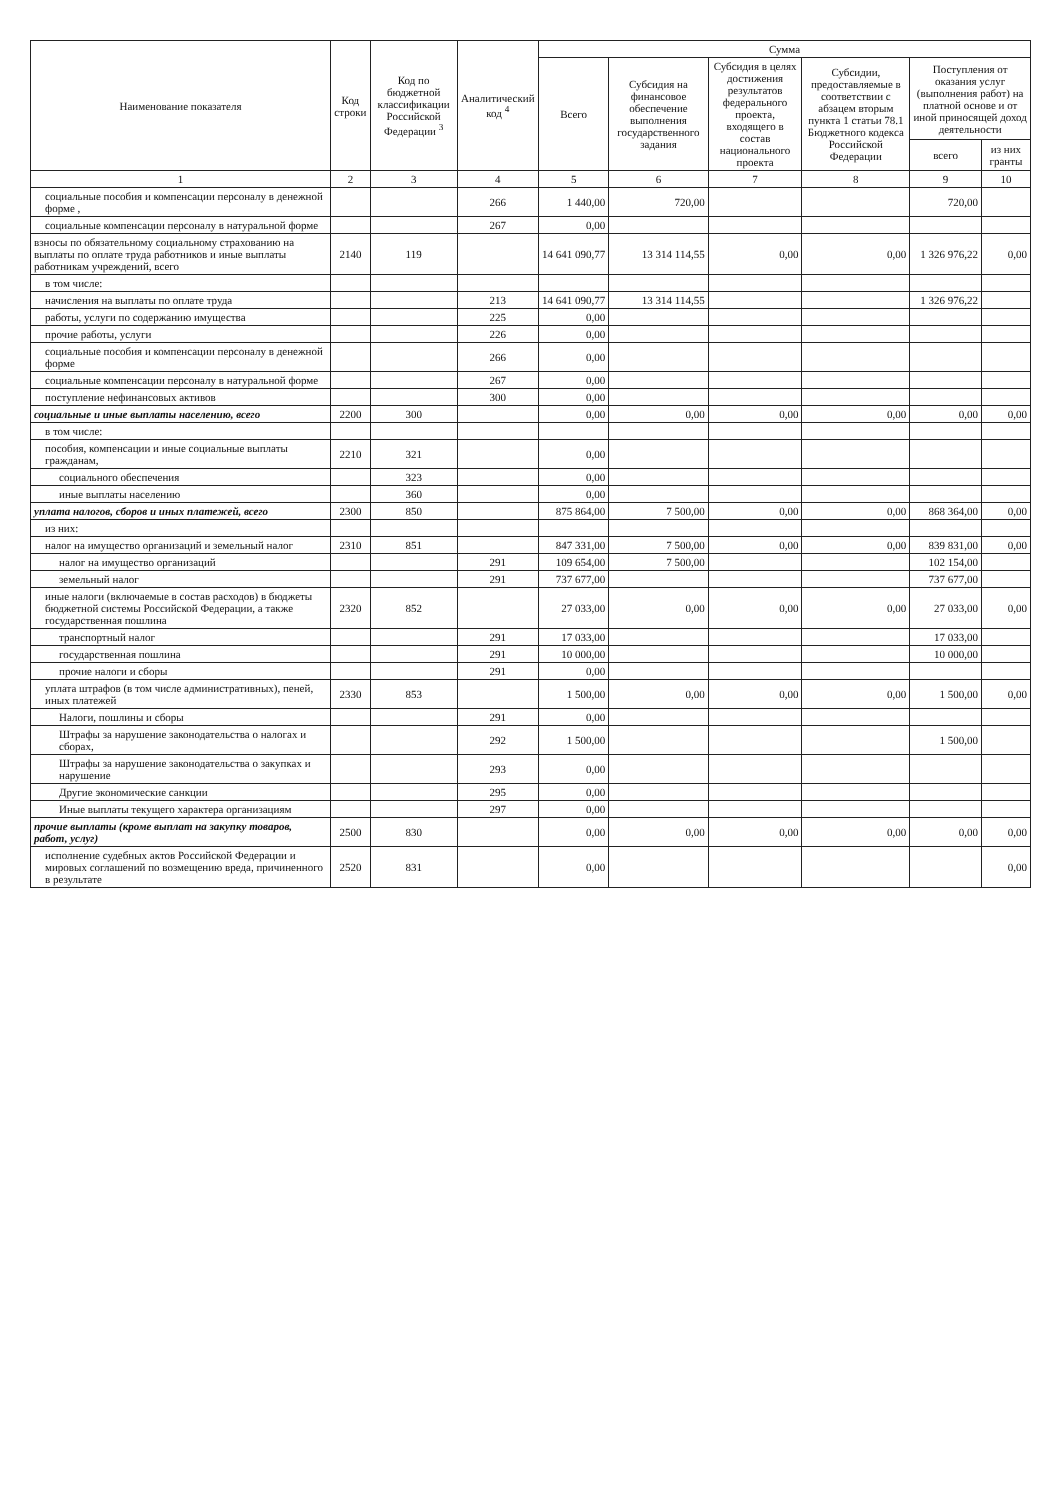| Наименование показателя | Код строки | Код по бюджетной классификации Российской Федерации <sup>3</sup> | Аналитический код <sup>4</sup> | Сумма | | | | | |
| --- | --- | --- | --- | --- | --- | --- | --- | --- | --- |
| | | | | Всего | Субсидия на финансовое обеспечение выполнения государственного задания | Субсидия в целях достижения результатов федерального проекта, входящего в состав национального проекта | Субсидии, предоставляемые в соответствии с абзацем вторым пункта 1 статьи 78.1 Бюджетного кодекса Российской Федерации | Поступления от оказания услуг (выполнения работ) на платной основе и от иной приносящей доход деятельности | |
| | | | | | | | | всего | из них гранты |
| 1 | 2 | 3 | 4 | 5 | 6 | 7 | 8 | 9 | 10 |
| социальные пособия и компенсации персоналу в денежной форме , | | | 266 | 1 440,00 | 720,00 | | | 720,00 | |
| социальные компенсации персоналу в натуральной форме | | | 267 | 0,00 | | | | | |
| взносы по обязательному социальному страхованию на выплаты по оплате труда работников и иные выплаты работникам учреждений, всего | 2140 | 119 | | 14 641 090,77 | 13 314 114,55 | 0,00 | 0,00 | 1 326 976,22 | 0,00 |
| в том числе: | | | | | | | | | |
| начисления на выплаты по оплате труда | | | 213 | 14 641 090,77 | 13 314 114,55 | | | 1 326 976,22 | |
| работы, услуги по содержанию имущества | | | 225 | 0,00 | | | | | |
| прочие работы, услуги | | | 226 | 0,00 | | | | | |
| социальные пособия и компенсации персоналу в денежной форме | | | 266 | 0,00 | | | | | |
| социальные компенсации персоналу в натуральной форме | | | 267 | 0,00 | | | | | |
| поступление нефинансовых активов | | | 300 | 0,00 | | | | | |
| социальные и иные выплаты населению, всего | 2200 | 300 | | 0,00 | 0,00 | 0,00 | 0,00 | 0,00 | 0,00 |
| в том числе: | | | | | | | | | |
| пособия, компенсации и иные социальные выплаты гражданам, | 2210 | 321 | | 0,00 | | | | | |
| социального обеспечения | | 323 | | 0,00 | | | | | |
| иные выплаты населению | | 360 | | 0,00 | | | | | |
| уплата налогов, сборов и иных платежей, всего | 2300 | 850 | | 875 864,00 | 7 500,00 | 0,00 | 0,00 | 868 364,00 | 0,00 |
| из них: | | | | | | | | | |
| налог на имущество организаций и земельный налог | 2310 | 851 | | 847 331,00 | 7 500,00 | 0,00 | 0,00 | 839 831,00 | 0,00 |
| налог на имущество организаций | | | 291 | 109 654,00 | 7 500,00 | | | 102 154,00 | |
| земельный налог | | | 291 | 737 677,00 | | | | 737 677,00 | |
| иные налоги (включаемые в состав расходов) в бюджеты бюджетной системы Российской Федерации, а также государственная пошлина | 2320 | 852 | | 27 033,00 | 0,00 | 0,00 | 0,00 | 27 033,00 | 0,00 |
| транспортный налог | | | 291 | 17 033,00 | | | | 17 033,00 | |
| государственная пошлина | | | 291 | 10 000,00 | | | | 10 000,00 | |
| прочие налоги и сборы | | | 291 | 0,00 | | | | | |
| уплата штрафов (в том числе административных), пеней, иных платежей | 2330 | 853 | | 1 500,00 | 0,00 | 0,00 | 0,00 | 1 500,00 | 0,00 |
| Налоги, пошлины и сборы | | | 291 | 0,00 | | | | | |
| Штрафы за нарушение законодательства о налогах и сборах, | | | 292 | 1 500,00 | | | | 1 500,00 | |
| Штрафы за нарушение законодательства о закупках и нарушение | | | 293 | 0,00 | | | | | |
| Другие экономические санкции | | | 295 | 0,00 | | | | | |
| Иные выплаты текущего характера организациям | | | 297 | 0,00 | | | | | |
| прочие выплаты (кроме выплат на закупку товаров, работ, услуг) | 2500 | 830 | | 0,00 | 0,00 | 0,00 | 0,00 | 0,00 | 0,00 |
| исполнение судебных актов Российской Федерации и мировых соглашений по возмещению вреда, причиненного в результате | 2520 | 831 | | 0,00 | | | | | 0,00 |